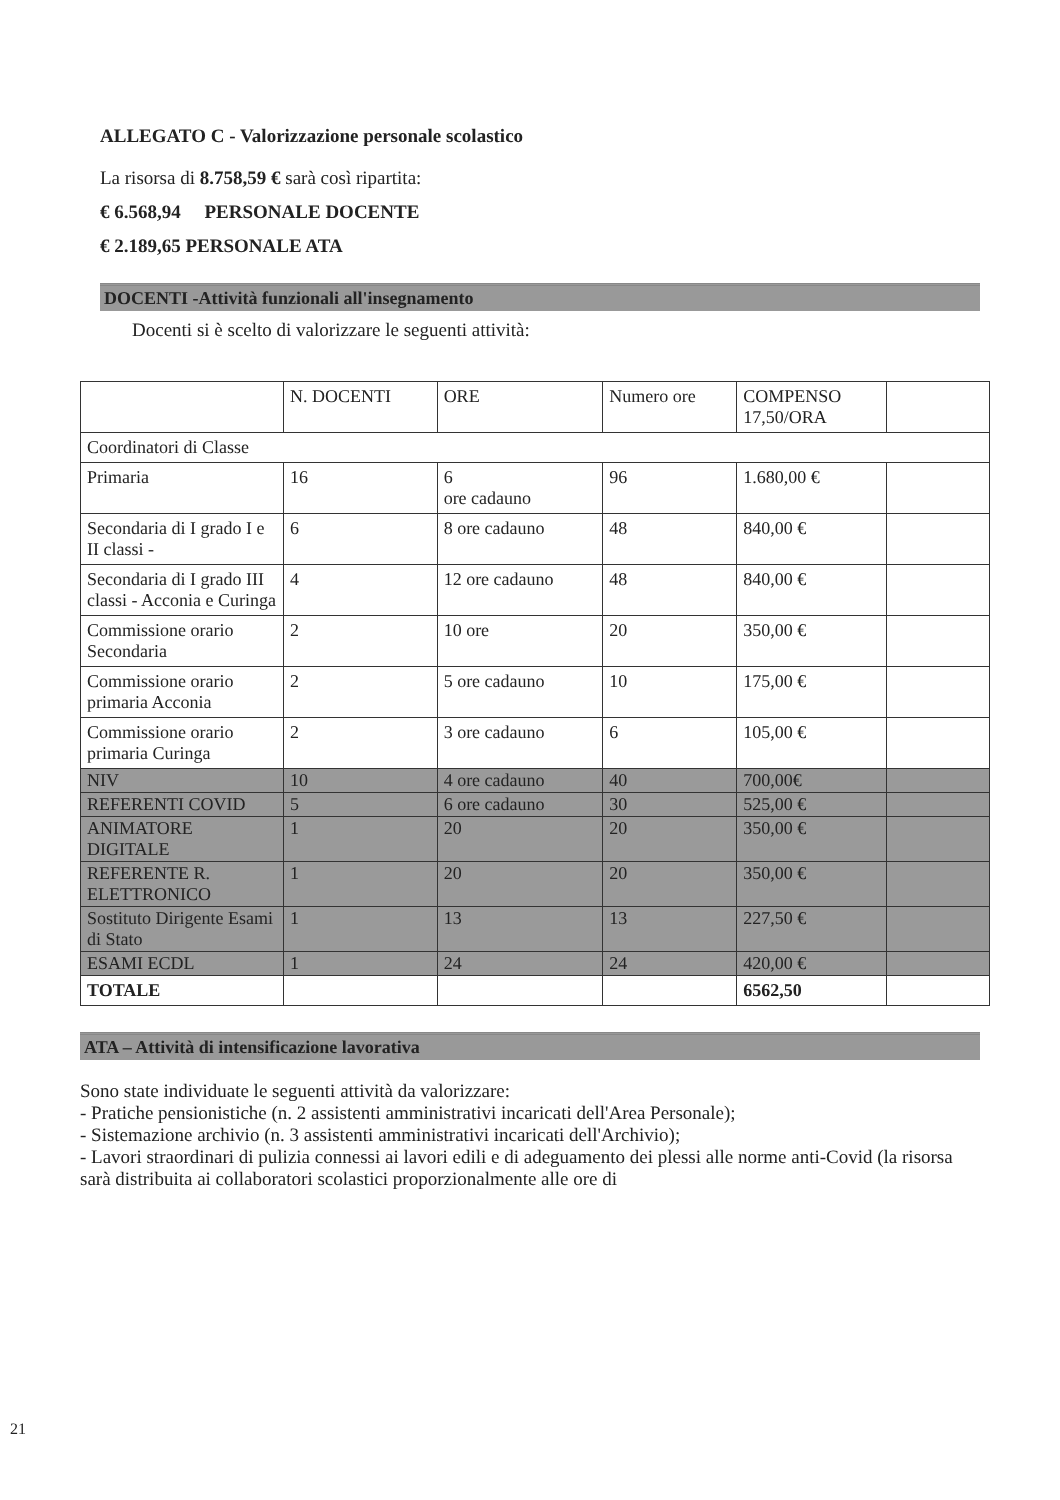ALLEGATO C - Valorizzazione personale scolastico
La risorsa di 8.758,59 € sarà così ripartita:
€ 6.568,94 PERSONALE DOCENTE
€ 2.189,65 PERSONALE ATA
DOCENTI -Attività funzionali all'insegnamento
Docenti si è scelto di valorizzare le seguenti attività:
| | N. DOCENTI | ORE | Numero ore | COMPENSO 17,50/ORA | |
| Coordinatori di Classe | | | | | |
| Primaria | 16 | 6 ore cadauno | 96 | 1.680,00 € | |
| Secondaria di I grado I e II classi - | 6 | 8 ore cadauno | 48 | 840,00 € | |
| Secondaria di I grado III classi - Acconia e Curinga | 4 | 12 ore cadauno | 48 | 840,00 € | |
| Commissione orario Secondaria | 2 | 10 ore | 20 | 350,00 € | |
| Commissione orario primaria Acconia | 2 | 5 ore cadauno | 10 | 175,00 € | |
| Commissione orario primaria Curinga | 2 | 3 ore cadauno | 6 | 105,00 € | |
| NIV | 10 | 4 ore cadauno | 40 | 700,00€ | |
| REFERENTI COVID | 5 | 6 ore cadauno | 30 | 525,00 € | |
| ANIMATORE DIGITALE | 1 | 20 | 20 | 350,00 € | |
| REFERENTE R. ELETTRONICO | 1 | 20 | 20 | 350,00 € | |
| Sostituto Dirigente Esami di Stato | 1 | 13 | 13 | 227,50 € | |
| ESAMI ECDL | 1 | 24 | 24 | 420,00 € | |
| TOTALE | | | | 6562,50 | |
ATA – Attività di intensificazione lavorativa
Sono state individuate le seguenti attività da valorizzare:
- Pratiche pensionistiche (n. 2 assistenti amministrativi incaricati dell'Area Personale);
- Sistemazione archivio (n. 3 assistenti amministrativi incaricati dell'Archivio);
- Lavori straordinari di pulizia connessi ai lavori edili e di adeguamento dei plessi alle norme anti-Covid (la risorsa sarà distribuita ai collaboratori scolastici proporzionalmente alle ore di
21